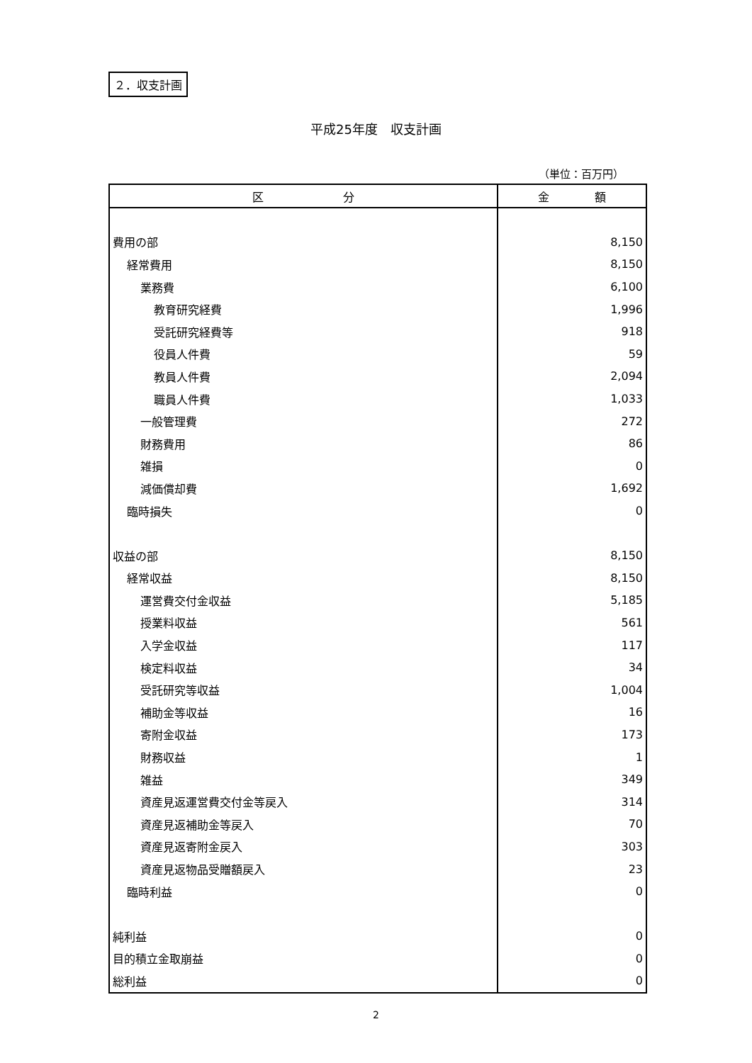２．収支計画
平成25年度　収支計画
（単位：百万円）
| 区 分 | 金 額 |
| --- | --- |
| 費用の部 | 8,150 |
| 経常費用 | 8,150 |
| 業務費 | 6,100 |
| 教育研究経費 | 1,996 |
| 受託研究経費等 | 918 |
| 役員人件費 | 59 |
| 教員人件費 | 2,094 |
| 職員人件費 | 1,033 |
| 一般管理費 | 272 |
| 財務費用 | 86 |
| 雑損 | 0 |
| 減価償却費 | 1,692 |
| 臨時損失 | 0 |
| 収益の部 | 8,150 |
| 経常収益 | 8,150 |
| 運営費交付金収益 | 5,185 |
| 授業料収益 | 561 |
| 入学金収益 | 117 |
| 検定料収益 | 34 |
| 受託研究等収益 | 1,004 |
| 補助金等収益 | 16 |
| 寄附金収益 | 173 |
| 財務収益 | 1 |
| 雑益 | 349 |
| 資産見返運営費交付金等戻入 | 314 |
| 資産見返補助金等戻入 | 70 |
| 資産見返寄附金戻入 | 303 |
| 資産見返物品受贈額戻入 | 23 |
| 臨時利益 | 0 |
| 純利益 | 0 |
| 目的積立金取崩益 | 0 |
| 総利益 | 0 |
2